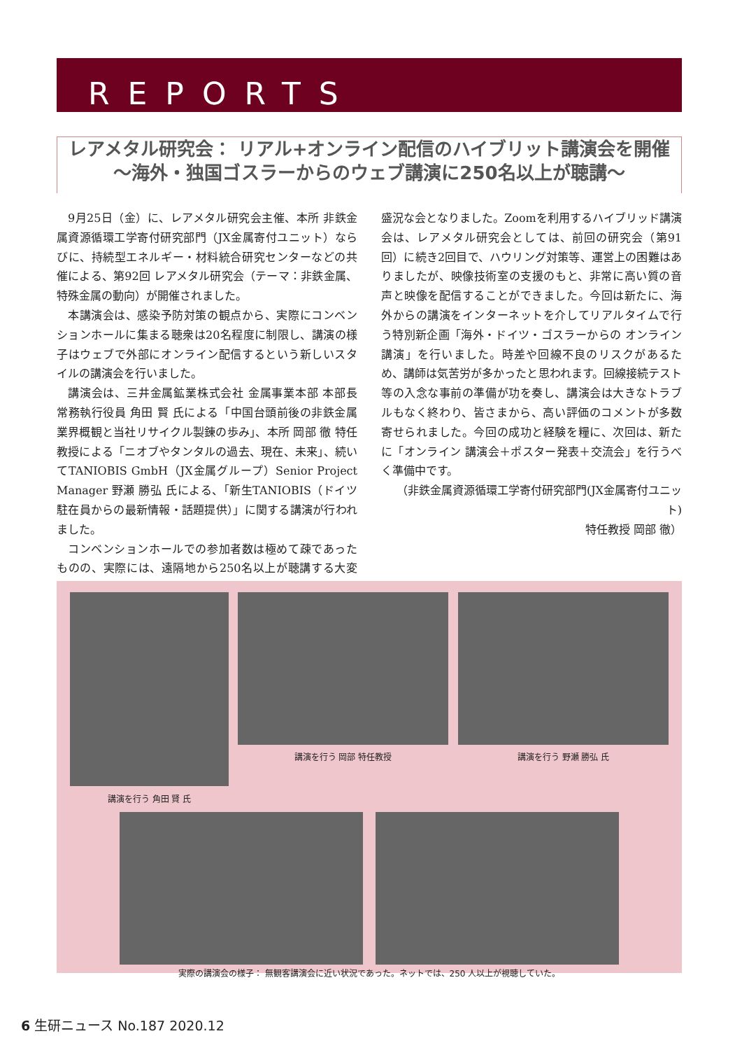REPORTS
レアメタル研究会： リアル+オンライン配信のハイブリット講演会を開催
〜海外・独国ゴスラーからのウェブ講演に250名以上が聴講〜
9月25日（金）に、レアメタル研究会主催、本所 非鉄金属資源循環工学寄付研究部門（JX金属寄付ユニット）ならびに、持続型エネルギー・材料統合研究センターなどの共催による、第92回 レアメタル研究会（テーマ：非鉄金属、特殊金属の動向）が開催されました。
本講演会は、感染予防対策の観点から、実際にコンベンションホールに集まる聴衆は20名程度に制限し、講演の様子はウェブで外部にオンライン配信するという新しいスタイルの講演会を行いました。
講演会は、三井金属鉱業株式会社 金属事業本部 本部長 常務執行役員 角田 賢 氏による「中国台頭前後の非鉄金属業界概観と当社リサイクル製錬の歩み」、本所 岡部 徹 特任教授による「ニオブやタンタルの過去、現在、未来」、続いてTANIOBIS GmbH（JX金属グループ）Senior Project Manager 野瀬 勝弘 氏による、「新生TANIOBIS（ドイツ駐在員からの最新情報・話題提供）」に関する講演が行われました。
コンベンションホールでの参加者数は極めて疎であったものの、実際には、遠隔地から250名以上が聴講する大変盛況な会となりました。Zoomを利用するハイブリッド講演会は、レアメタル研究会としては、前回の研究会（第91回）に続き2回目で、ハウリング対策等、運営上の困難はありましたが、映像技術室の支援のもと、非常に高い質の音声と映像を配信することができました。今回は新たに、海外からの講演をインターネットを介してリアルタイムで行う特別新企画「海外・ドイツ・ゴスラーからの オンライン講演」を行いました。時差や回線不良のリスクがあるため、講師は気苦労が多かったと思われます。回線接続テスト等の入念な事前の準備が功を奏し、講演会は大きなトラブルもなく終わり、皆さまから、高い評価のコメントが多数寄せられました。今回の成功と経験を糧に、次回は、新たに「オンライン 講演会＋ポスター発表＋交流会」を行うべく準備中です。
（非鉄金属資源循環工学寄付研究部門(JX金属寄付ユニット)
特任教授 岡部 徹）
講演を行う 岡部 特任教授 講演を行う 野瀬 勝弘 氏
講演を行う 角田 賢 氏
実際の講演会の様子： 無観客講演会に近い状況であった。ネットでは、250 人以上が視聴していた。
6 生研ニュース No.187 2020.12